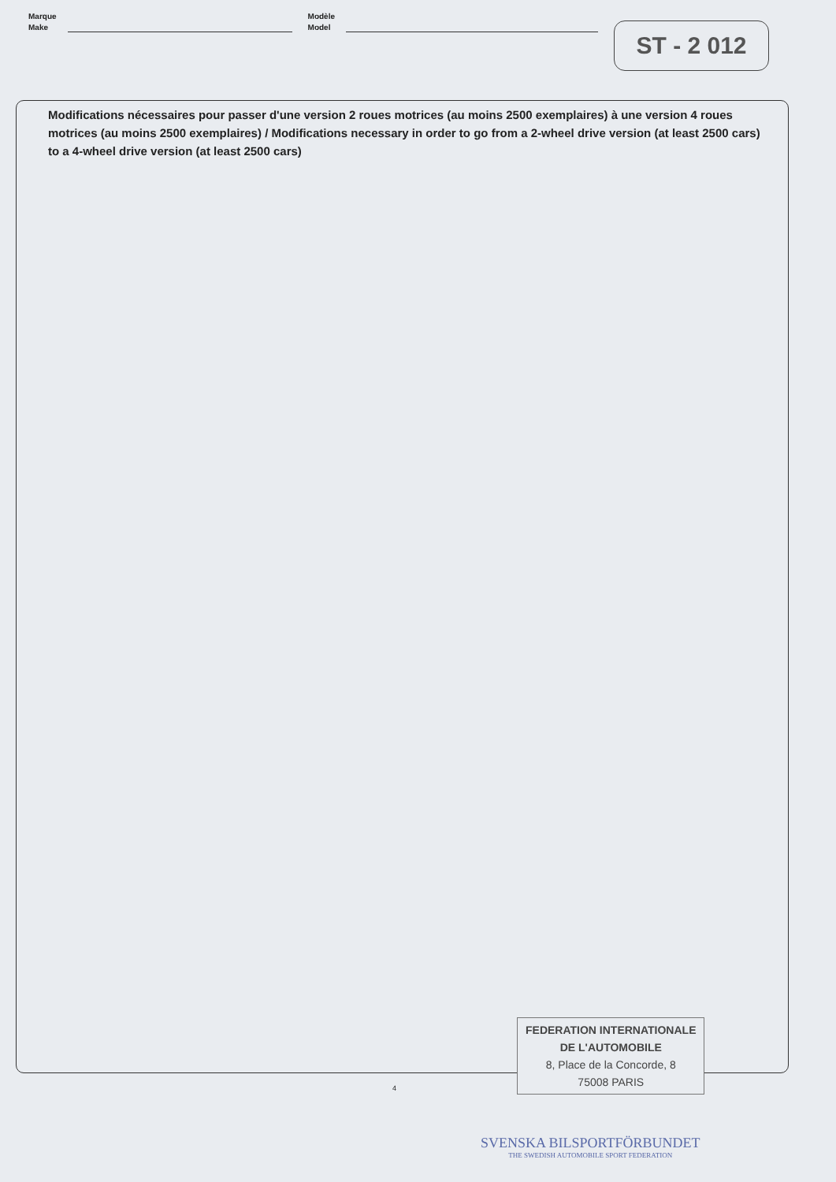Marque
Make
Modèle
Model
ST - 2 012
Modifications nécessaires pour passer d'une version 2 roues motrices (au moins 2500 exemplaires) à une version 4 roues motrices (au moins 2500 exemplaires) / Modifications necessary in order to go from a 2-wheel drive version (at least 2500 cars) to a 4-wheel drive version (at least 2500 cars)
FEDERATION INTERNATIONALE
DE L'AUTOMOBILE
8, Place de la Concorde, 8
75008 PARIS
4
SVENSKA BILSPORTFÖRBUNDET
THE SWEDISH AUTOMOBILE SPORT FEDERATION